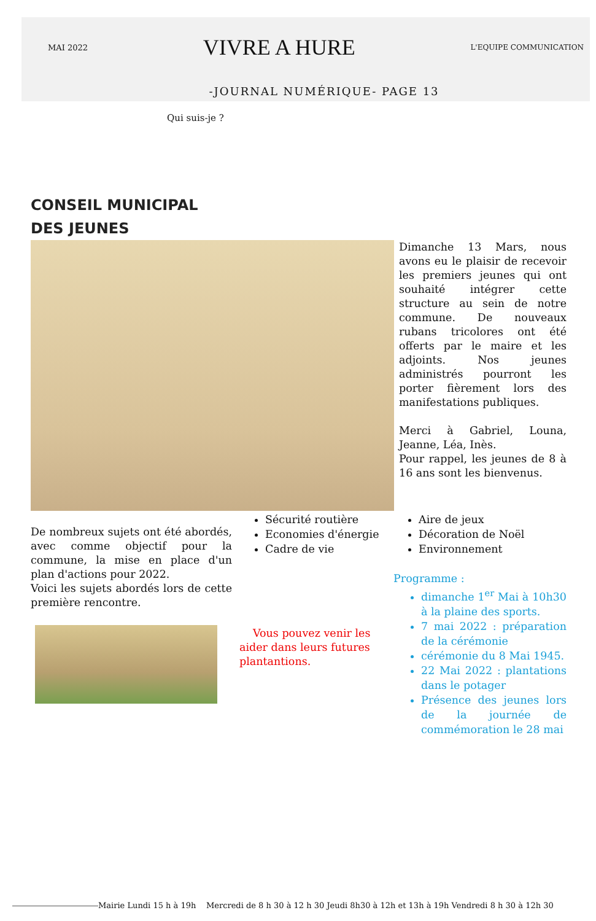MAI 2022 VIVRE A HURE L'EQUIPE COMMUNICATION
-JOURNAL NUMÉRIQUE- PAGE 13
Qui suis-je ?
CONSEIL MUNICIPAL DES JEUNES
Dimanche 13 Mars, nous avons eu le plaisir de recevoir les premiers jeunes qui ont souhaité intégrer cette structure au sein de notre commune. De nouveaux rubans tricolores ont été offerts par le maire et les adjoints. Nos jeunes administrés pourront les porter fièrement lors des manifestations publiques.
Merci à Gabriel, Louna, Jeanne, Léa, Inès.
Pour rappel, les jeunes de 8 à 16 ans sont les bienvenus.
De nombreux sujets ont été abordés, avec comme objectif pour la commune, la mise en place d'un plan d'actions pour 2022.
Voici les sujets abordés lors de cette première rencontre.
Sécurité routière
Economies d'énergie
Cadre de vie
Aire de jeux
Décoration de Noël
Environnement
Programme :
dimanche 1<sup>er</sup> Mai à 10h30 à la plaine des sports.
7 mai 2022 : préparation de la cérémonie
cérémonie du 8 Mai 1945.
22 Mai 2022 : plantations dans le potager
Présence des jeunes lors de la journée de commémoration le 28 mai
Vous pouvez venir les aider dans leurs futures plantantions.
Mairie Lundi 15 h à 19h Mercredi de 8 h 30 à 12 h 30 Jeudi 8h30 à 12h et 13h à 19h Vendredi 8 h 30 à 12h 30